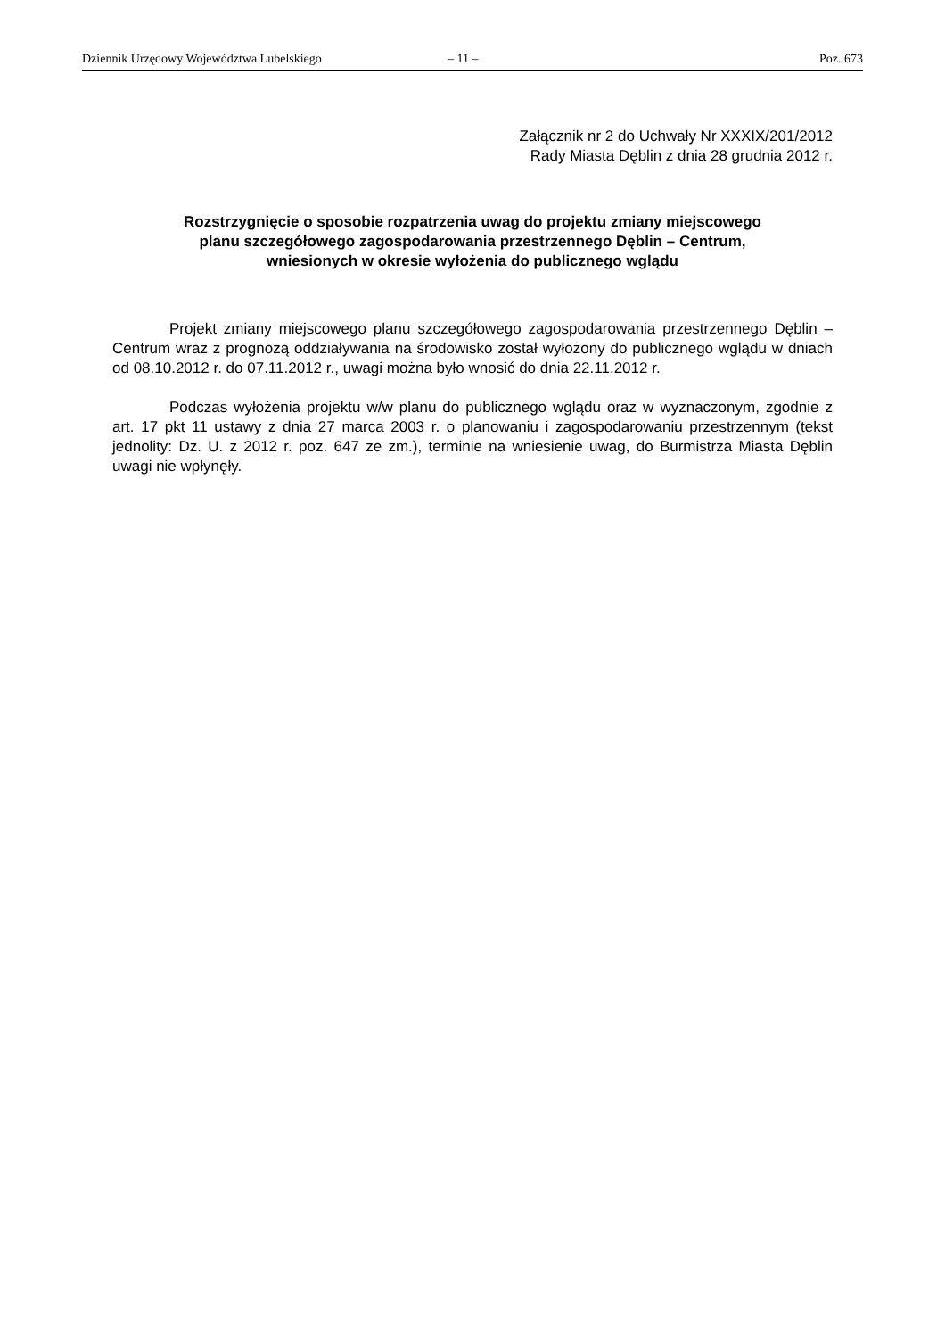Dziennik Urzędowy Województwa Lubelskiego – 11 – Poz. 673
Załącznik nr 2 do Uchwały Nr XXXIX/201/2012
Rady Miasta Dęblin z dnia 28 grudnia 2012 r.
Rozstrzygnięcie o sposobie rozpatrzenia uwag do projektu zmiany miejscowego
planu szczegółowego zagospodarowania przestrzennego Dęblin – Centrum,
wniesionych w okresie wyłożenia do publicznego wglądu
Projekt zmiany miejscowego planu szczegółowego zagospodarowania przestrzennego Dęblin – Centrum wraz z prognozą oddziaływania na środowisko został wyłożony do publicznego wglądu w dniach od 08.10.2012 r. do 07.11.2012 r., uwagi można było wnosić do dnia 22.11.2012 r.
Podczas wyłożenia projektu w/w planu do publicznego wglądu oraz w wyznaczonym, zgodnie z art. 17 pkt 11 ustawy z dnia 27 marca 2003 r. o planowaniu i zagospodarowaniu przestrzennym (tekst jednolity: Dz. U. z 2012 r. poz. 647 ze zm.), terminie na wniesienie uwag, do Burmistrza Miasta Dęblin uwagi nie wpłynęły.